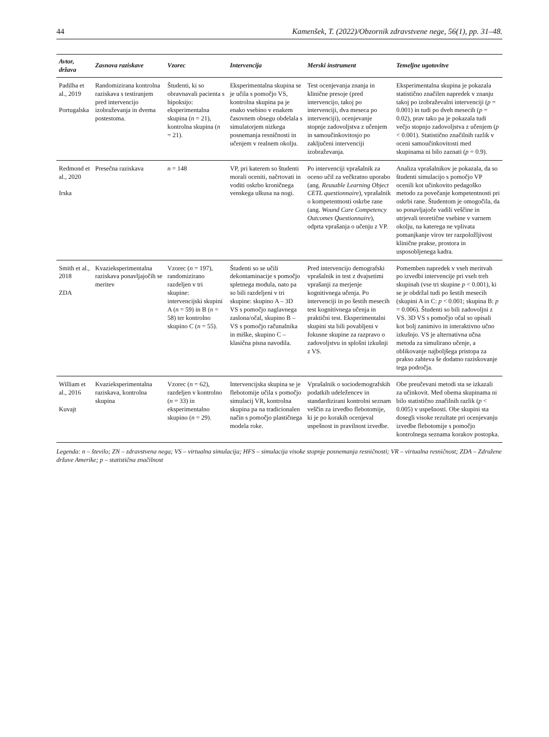44 Kamenšek, T. (2022)/Obzornik zdravstvene nege, 56(1), pp. 31–48.
| Avtor, država | Zasnova raziskave | Vzorec | Intervencija | Merski instrument | Temeljne ugotovitve |
| --- | --- | --- | --- | --- | --- |
| Padilha et al., 2019 Portugalska | Randomizirana kontrolna raziskava s testiranjem pred intervencijo izobraževanja in dvema postestoma. | Študenti, ki so obravnavali pacienta s hipoksijo: eksperimentalna skupina ( n = 21), kontrolna skupina ( n = 21). | Eksperimentalna skupina se je učila s pomočjo VS, kontrolna skupina pa je enako vsebino v enakem časovnem obsegu obdelala s simulatorjem nizkega posnemanja resničnosti in učenjem v realnem okolju. | Test ocenjevanja znanja in klinične presoje (pred intervencijo, takoj po intervenciji, dva meseca po intervenciji), ocenjevanje stopnje zadovoljstva z učenjem in samoučinkovitosjo po zaključeni intervenciji izobraževanja. | Eksperimentalna skupina je pokazala statistično značilen napredek v znanju takoj po izobraževalni intervenciji ( p = 0.001) in tudi po dveh mesecih ( p = 0.02), prav tako pa je pokazala tudi večjo stopnjo zadovoljstva z učenjem ( p < 0.001). Statistično značilnih razlik v oceni samoučinkovitosti med skupinama ni bilo zaznati ( p = 0.9). |
| Redmond et al., 2020 Irska | Presečna raziskava | n = 148 | VP, pri katerem so študenti morali oceniti, načrtovati in voditi oskrbo kroničnega venskega ulkusa na nogi. | Po intervenciji vprašalnik za oceno učil za večkratno uporabo (ang. Reusable Learning Object CETL questionnaire ), vprašalnik o kompetentnosti oskrbe rane (ang. Wound Care Competency Outcomes Questionnaire ), odprta vprašanja o učenju z VP. | Analiza vprašalnikov je pokazala, da so študenti simulacijo s pomočjo VP ocenili kot učinkovito pedagoško metodo za povečanje kompetentnosti pri oskrbi rane. Študentom je omogočila, da so ponavljajoče vadili veščine in utrjevali teoretične vsebine v varnem okolju, na katerega ne vplivata pomanjkanje virov ter razpoložljivost klinične prakse, prostora in usposobljenega kadra. |
| Smith et al., 2018 ZDA | Kvazieksperimentalna raziskava ponavljajočih se meritev | Vzorec ( n = 197), randomizirano razdeljen v tri skupine: intervencijski skupini A ( n = 59) in B ( n = 58) ter kontrolno skupino C ( n = 55). | Študenti so se učili dekontaminacije s pomočjo spletnega modula, nato pa so bili razdeljeni v tri skupine: skupino A – 3D VS s pomočjo naglavnega zaslona/očal, skupino B – VS s pomočjo računalnika in miške, skupino C – klasična pisna navodila. | Pred intervencijo demografski vprašalnik in test z dvajsetimi vprašanji za merjenje kognitivnega učenja. Po intervenciji in po šestih mesecih test kognitivnega učenja in praktični test. Eksperimentalni skupini sta bili povabljeni v fokusne skupine za razpravo o zadovoljstvu in splošni izkušnji z VS. | Pomemben napredek v vseh meritvah po izvedbi intervencije pri vseh treh skupinah (vse tri skupine p < 0.001), ki se je obdržal tudi po šestih mesecih (skupini A in C: p < 0.001; skupina B: p = 0.006). Študenti so bili zadovoljni z VS. 3D VS s pomočjo očal so opisali kot bolj zanimivo in interaktivno učno izkušnjo. VS je alternativna učna metoda za simulirano učenje, a oblikovanje najboljšega pristopa za prakso zahteva še dodatno raziskovanje tega področja. |
| William et al., 2016 Kuvajt | Kvazieksperimentalna raziskava, kontrolna skupina | Vzorec ( n = 62), razdeljen v kontrolno ( n = 33) in eksperimentalno skupino ( n = 29). | Intervencijska skupina se je flebotomije učila s pomočjo simulacij VR, kontrolna skupina pa na tradicionalen način s pomočjo plastičnega modela roke. | Vprašalnik o sociodemografskih podatkih udeležencev in standardizirani kontrolni seznam veščin za izvedbo flebotomije, ki je po korakih ocenjeval uspešnost in pravilnost izvedbe. | Obe preučevani metodi sta se izkazali za učinkovit. Med obema skupinama ni bilo statistično značilnih razlik ( p < 0.005) v uspešnosti. Obe skupini sta dosegli visoke rezultate pri ocenjevanju izvedbe flebotomije s pomočjo kontrolnega seznama korakov postopka. |
Legenda: n – število; ZN – zdravstvena nega; VS – virtualna simulacija; HFS – simulacija visoke stopnje posnemanja resničnosti; VR – virtualna resničnost; ZDA – Združene države Amerike; p – statistična značilnost